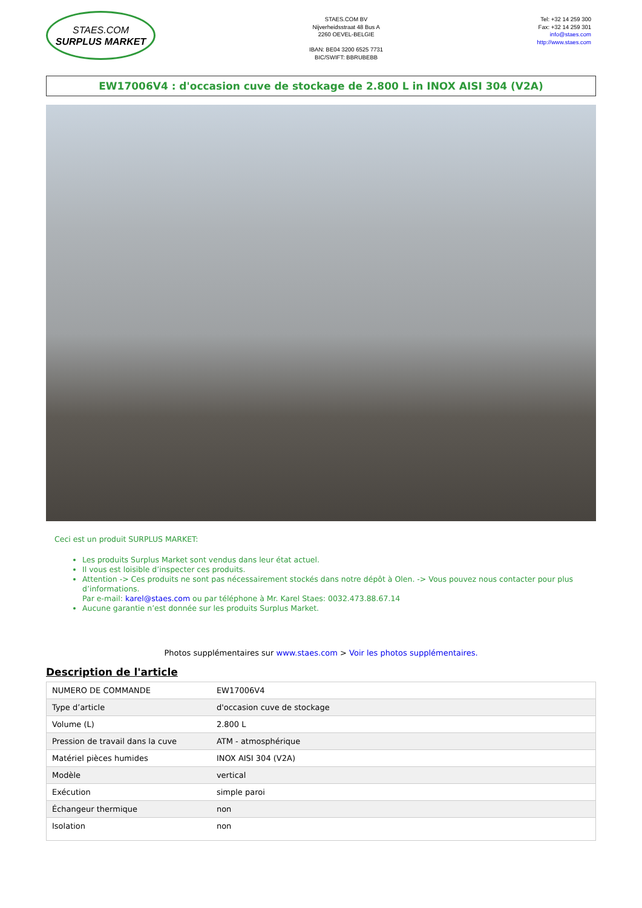STAES.COM
SURPLUS MARKET
STAES.COM BV
Nijverheidsstraat 48 Bus A
2260 OEVEL-BELGIE
IBAN: BE04 3200 6525 7731
BIC/SWIFT: BBRUBEBB
Tel: +32 14 259 300
Fax: +32 14 259 301
info@staes.com
http://www.staes.com
EW17006V4 : d'occasion cuve de stockage de 2.800 L in INOX AISI 304 (V2A)
Ceci est un produit SURPLUS MARKET:
Les produits Surplus Market sont vendus dans leur état actuel.
Il vous est loisible d’inspecter ces produits.
Attention -> Ces produits ne sont pas nécessairement stockés dans notre dépôt à Olen. -> Vous pouvez nous contacter pour plus d’informations.
Par e-mail: karel@staes.com ou par téléphone à Mr. Karel Staes: 0032.473.88.67.14
Aucune garantie n’est donnée sur les produits Surplus Market.
Photos supplémentaires sur www.staes.com > Voir les photos supplémentaires.
Description de l'article
| NUMERO DE COMMANDE | EW17006V4 |
| Type d’article | d'occasion cuve de stockage |
| Volume (L) | 2.800 L |
| Pression de travail dans la cuve | ATM - atmosphérique |
| Matériel pièces humides | INOX AISI 304 (V2A) |
| Modèle | vertical |
| Exécution | simple paroi |
| Échangeur thermique | non |
| Isolation | non |